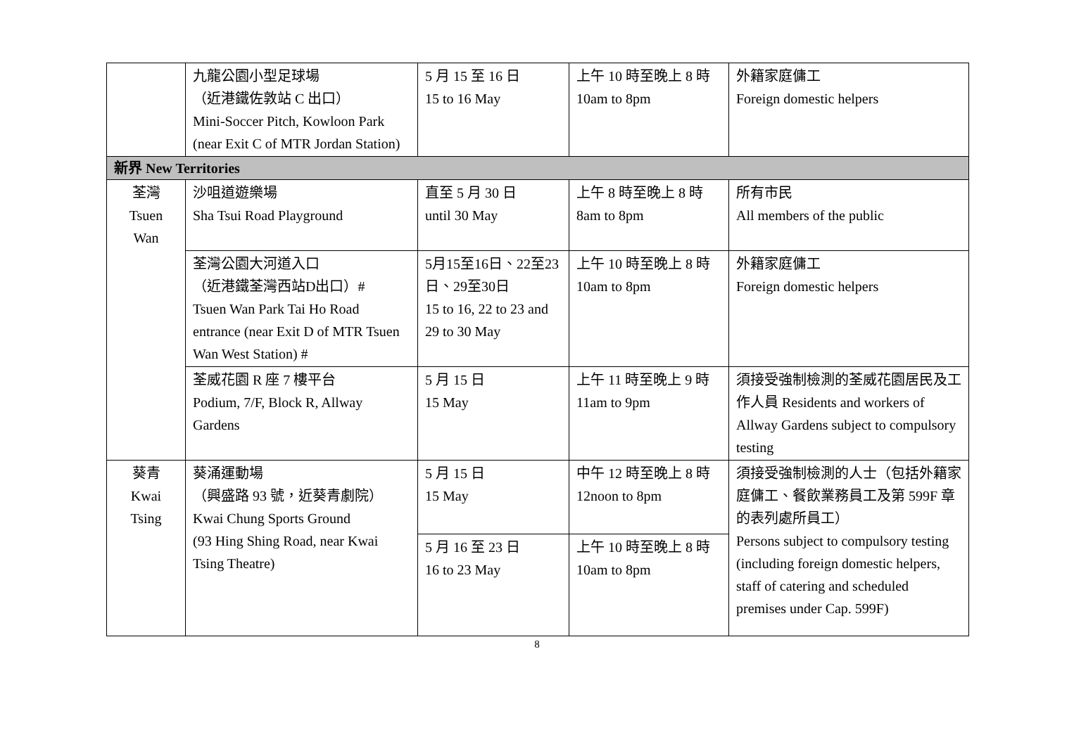| | 九龍公園小型足球場 （近港鐵佐敦站 C 出口） Mini-Soccer Pitch, Kowloon Park (near Exit C of MTR Jordan Station) | 5 月 15 至 16 日 15 to 16 May | 上午 10 時至晚上 8 時 10am to 8pm | 外籍家庭傭工 Foreign domestic helpers |
| 新界 New Territories | | | | |
| 荃灣 Tsuen Wan | 沙咀道遊樂場 Sha Tsui Road Playground | 直至 5 月 30 日 until 30 May | 上午 8 時至晚上 8 時 8am to 8pm | 所有市民 All members of the public |
| | 荃灣公園大河道入口 （近港鐵荃灣西站D出口）# Tsuen Wan Park Tai Ho Road entrance (near Exit D of MTR Tsuen Wan West Station) # | 5月15至16日、22至23日、29至30日 15 to 16, 22 to 23 and 29 to 30 May | 上午 10 時至晚上 8 時 10am to 8pm | 外籍家庭傭工 Foreign domestic helpers |
| | 荃威花園 R 座 7 樓平台 Podium, 7/F, Block R, Allway Gardens | 5 月 15 日 15 May | 上午 11 時至晚上 9 時 11am to 9pm | 須接受強制檢測的荃威花園居民及工作人員 Residents and workers of Allway Gardens subject to compulsory testing |
| 葵青 Kwai Tsing | 葵涌運動場 （興盛路 93 號，近葵青劇院） Kwai Chung Sports Ground (93 Hing Shing Road, near Kwai Tsing Theatre) | 5 月 15 日 15 May | 中午 12 時至晚上 8 時 12noon to 8pm | 須接受強制檢測的人士（包括外籍家庭傭工、餐飲業務員工及第 599F 章的表列處所員工） Persons subject to compulsory testing (including foreign domestic helpers, staff of catering and scheduled premises under Cap. 599F) |
| | | 5 月 16 至 23 日 16 to 23 May | 上午 10 時至晚上 8 時 10am to 8pm | |
8